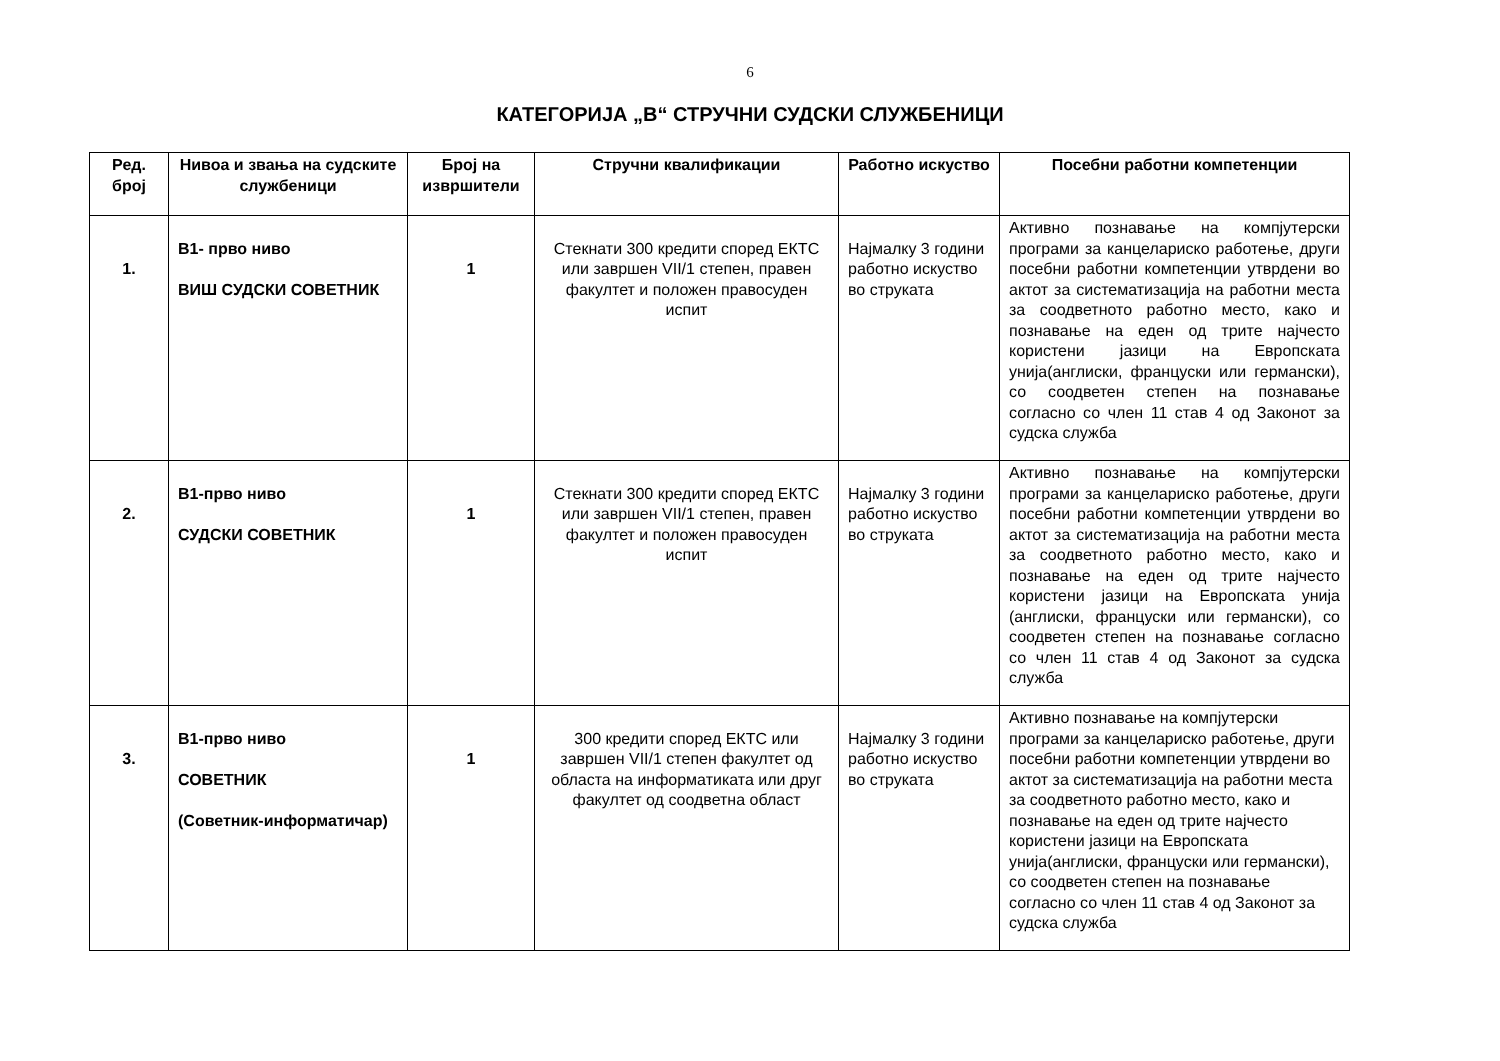6
КАТЕГОРИЈА „В“ СТРУЧНИ СУДСКИ СЛУЖБЕНИЦИ
| Ред. број | Нивоа и звања на судските службеници | Број на извршители | Стручни квалификации | Работно искуство | Посебни работни компетенции |
| --- | --- | --- | --- | --- | --- |
| 1. | В1- прво ниво ВИШ СУДСКИ СОВЕТНИК | 1 | Стекнати 300 кредити според ЕКТС или завршен VII/1 степен, правен факултет и положен правосуден испит | Најмалку 3 години работно искуство во струката | Активно познавање на компјутерски програми за канцелариско работење, други посебни работни компетенции утврдени во актот за систематизација на работни места за соодветното работно место, како и познавање на еден од трите најчесто користени јазици на Европската унија(англиски, француски или германски), со соодветен степен на познавање согласно со член 11 став 4 од Законот за судска служба |
| 2. | В1-прво ниво СУДСКИ СОВЕТНИК | 1 | Стекнати 300 кредити според ЕКТС или завршен VII/1 степен, правен факултет и положен правосуден испит | Најмалку 3 години работно искуство во струката | Активно познавање на компјутерски програми за канцелариско работење, други посебни работни компетенции утврдени во актот за систематизација на работни места за соодветното работно место, како и познавање на еден од трите најчесто користени јазици на Европската унија (англиски, француски или германски), со соодветен степен на познавање согласно со член 11 став 4 од Законот за судска служба |
| 3. | В1-прво ниво СОВЕТНИК (Советник-информатичар) | 1 | 300 кредити според ЕКТС или завршен VII/1 степен факултет од областа на информатиката или друг факултет од соодветна област | Најмалку 3 години работно искуство во струката | Активно познавање на компјутерски програми за канцелариско работење, други посебни работни компетенции утврдени во актот за систематизација на работни места за соодветното работно место, како и познавање на еден од трите најчесто користени јазици на Европската унија(англиски, француски или германски), со соодветен степен на познавање согласно со член 11 став 4 од Законот за судска служба |